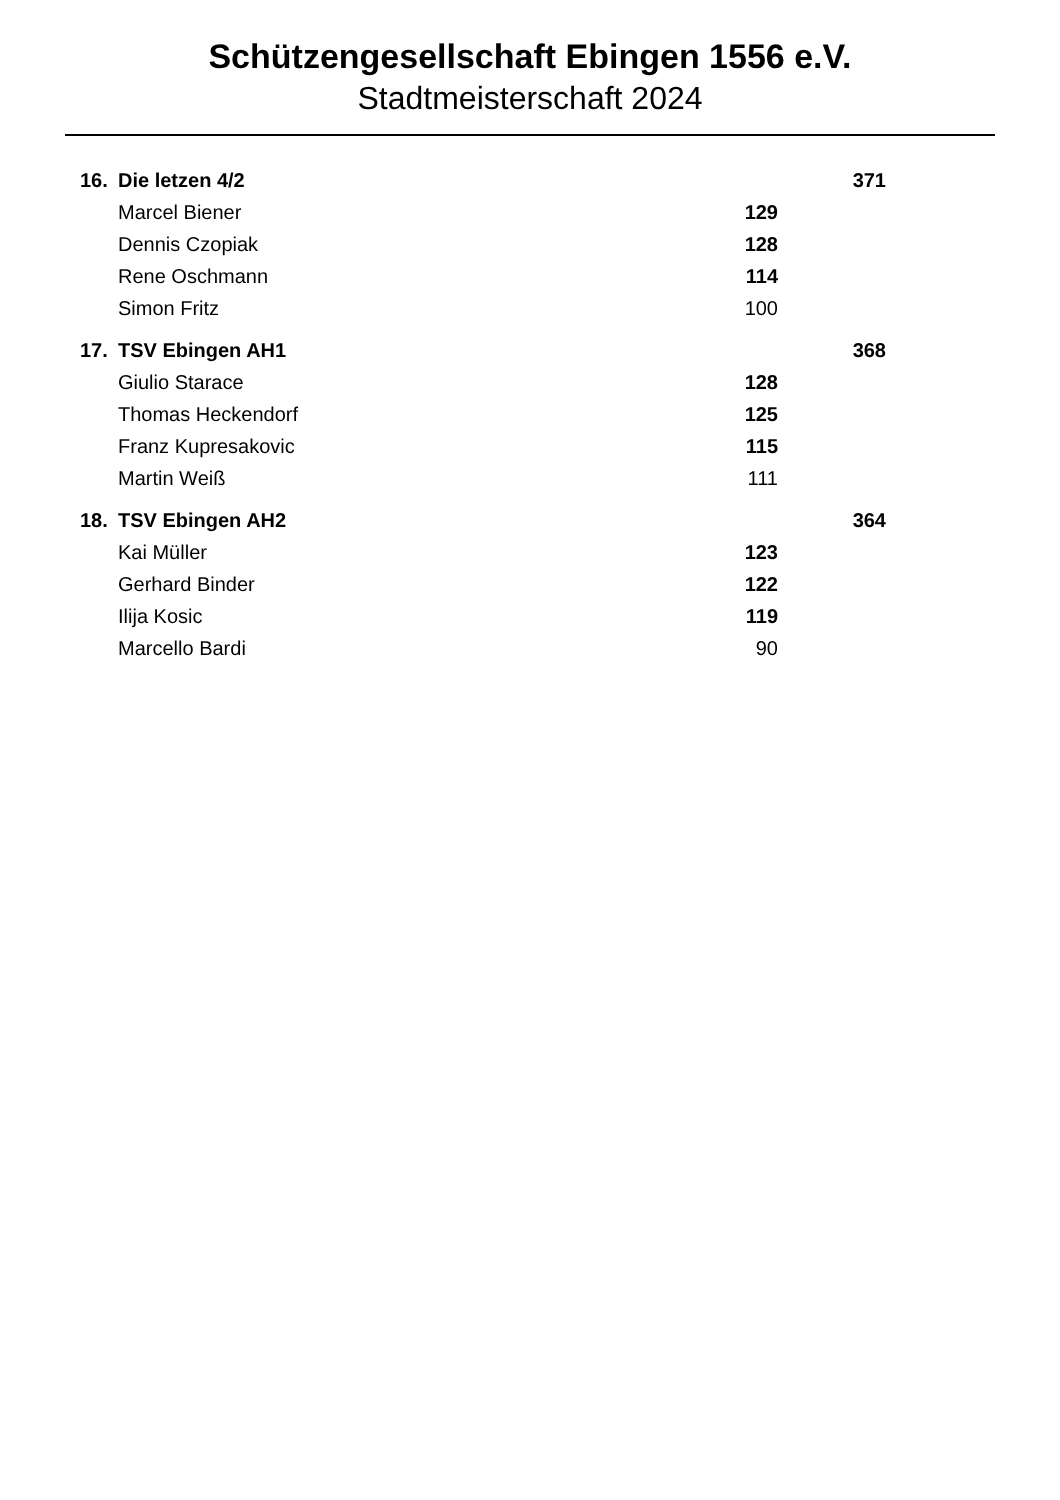Schützengesellschaft Ebingen 1556 e.V.
Stadtmeisterschaft 2024
| 16. | Die letzen 4/2 | | 371 |
| | Marcel Biener | 129 | |
| | Dennis Czopiak | 128 | |
| | Rene Oschmann | 114 | |
| | Simon Fritz | 100 | |
| 17. | TSV Ebingen AH1 | | 368 |
| | Giulio Starace | 128 | |
| | Thomas Heckendorf | 125 | |
| | Franz Kupresakovic | 115 | |
| | Martin Weiß | 111 | |
| 18. | TSV Ebingen AH2 | | 364 |
| | Kai Müller | 123 | |
| | Gerhard Binder | 122 | |
| | Ilija Kosic | 119 | |
| | Marcello Bardi | 90 | |